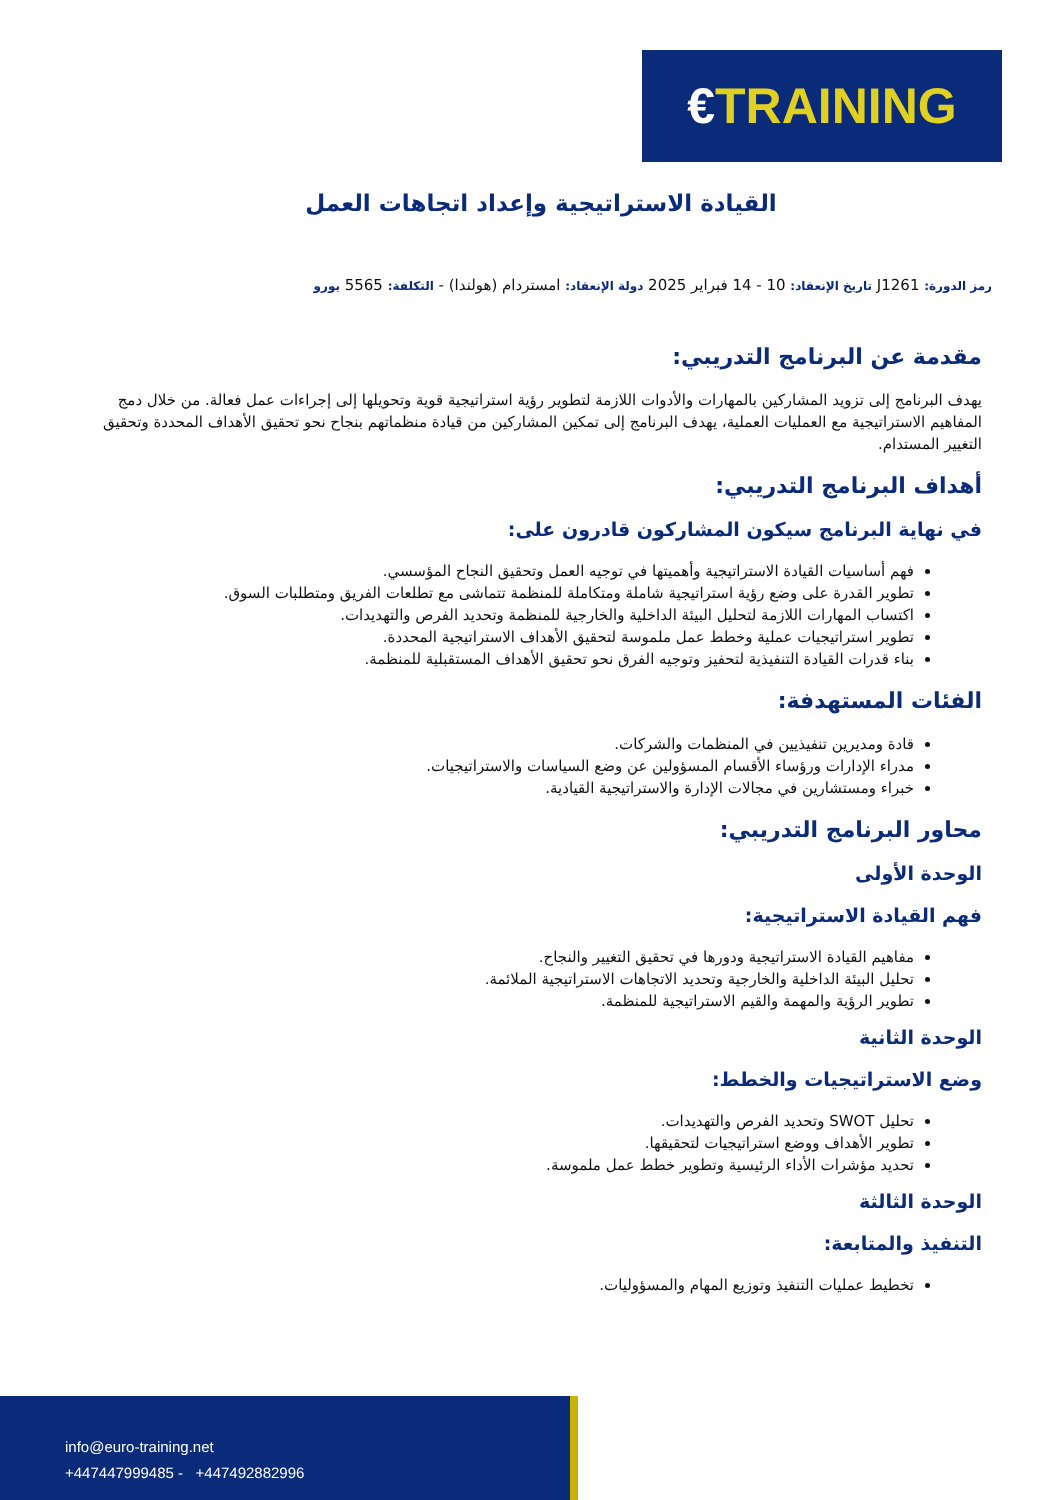€ TRAINING
القيادة الاستراتيجية وإعداد اتجاهات العمل
رمز الدورة: J1261 تاريخ الإنعقاد: 10 - 14 فبراير 2025 دولة الإنعقاد: امستردام (هولندا) - التكلفة: 5565 يورو
مقدمة عن البرنامج التدريبي:
يهدف البرنامج إلى تزويد المشاركين بالمهارات والأدوات اللازمة لتطوير رؤية استراتيجية قوية وتحويلها إلى إجراءات عمل فعالة. من خلال دمج المفاهيم الاستراتيجية مع العمليات العملية، يهدف البرنامج إلى تمكين المشاركين من قيادة منظماتهم بنجاح نحو تحقيق الأهداف المحددة وتحقيق التغيير المستدام.
أهداف البرنامج التدريبي:
في نهاية البرنامج سيكون المشاركون قادرون على:
فهم أساسيات القيادة الاستراتيجية وأهميتها في توجيه العمل وتحقيق النجاح المؤسسي.
تطوير القدرة على وضع رؤية استراتيجية شاملة ومتكاملة للمنظمة تتماشى مع تطلعات الفريق ومتطلبات السوق.
اكتساب المهارات اللازمة لتحليل البيئة الداخلية والخارجية للمنظمة وتحديد الفرص والتهديدات.
تطوير استراتيجيات عملية وخطط عمل ملموسة لتحقيق الأهداف الاستراتيجية المحددة.
بناء قدرات القيادة التنفيذية لتحفيز وتوجيه الفرق نحو تحقيق الأهداف المستقبلية للمنظمة.
الفئات المستهدفة:
قادة ومديرين تنفيذيين في المنظمات والشركات.
مدراء الإدارات ورؤساء الأقسام المسؤولين عن وضع السياسات والاستراتيجيات.
خبراء ومستشارين في مجالات الإدارة والاستراتيجية القيادية.
محاور البرنامج التدريبي:
الوحدة الأولى
فهم القيادة الاستراتيجية:
مفاهيم القيادة الاستراتيجية ودورها في تحقيق التغيير والنجاح.
تحليل البيئة الداخلية والخارجية وتحديد الاتجاهات الاستراتيجية الملائمة.
تطوير الرؤية والمهمة والقيم الاستراتيجية للمنظمة.
الوحدة الثانية
وضع الاستراتيجيات والخطط:
تحليل SWOT وتحديد الفرص والتهديدات.
تطوير الأهداف ووضع استراتيجيات لتحقيقها.
تحديد مؤشرات الأداء الرئيسية وتطوير خطط عمل ملموسة.
الوحدة الثالثة
التنفيذ والمتابعة:
تخطيط عمليات التنفيذ وتوزيع المهام والمسؤوليات.
info@euro-training.net
+447447999485 - +447492882996